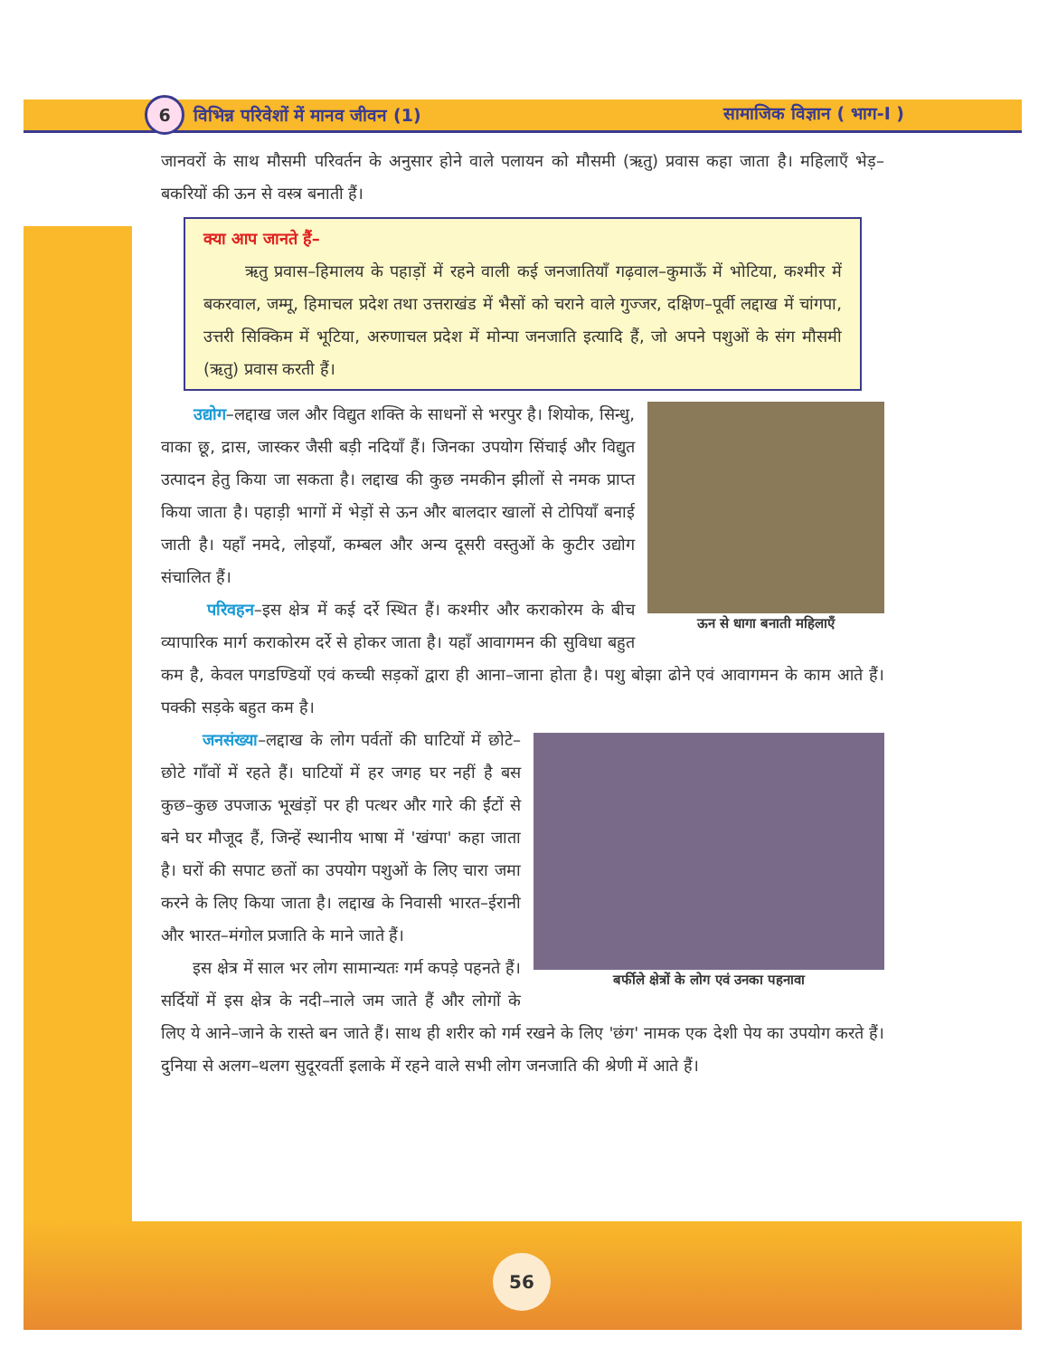6 विभिन्न परिवेशों में मानव जीवन (1) सामाजिक विज्ञान ( भाग-I )
56
जानवरों के साथ मौसमी परिवर्तन के अनुसार होने वाले पलायन को मौसमी (ऋतु) प्रवास कहा जाता है। महिलाएँ भेड़–बकरियों की ऊन से वस्त्र बनाती हैं।
क्या आप जानते हैं–
ऋतु प्रवास–हिमालय के पहाड़ों में रहने वाली कई जनजातियाँ गढ़वाल–कुमाऊँ में भोटिया, कश्मीर में बकरवाल, जम्मू, हिमाचल प्रदेश तथा उत्तराखंड में भैसों को चराने वाले गुज्जर, दक्षिण–पूर्वी लद्दाख में चांगपा, उत्तरी सिक्किम में भूटिया, अरुणाचल प्रदेश में मोन्पा जनजाति इत्यादि हैं, जो अपने पशुओं के संग मौसमी (ऋतु) प्रवास करती हैं।
ऊन से धागा बनाती महिलाएँ
उद्योग–लद्दाख जल और विद्युत शक्ति के साधनों से भरपुर है। शियोक, सिन्धु, वाका छू, द्रास, जास्कर जैसी बड़ी नदियाँ हैं। जिनका उपयोग सिंचाई और विद्युत उत्पादन हेतु किया जा सकता है। लद्दाख की कुछ नमकीन झीलों से नमक प्राप्त किया जाता है। पहाड़ी भागों में भेड़ों से ऊन और बालदार खालों से टोपियाँ बनाई जाती है। यहाँ नमदे, लोइयाँ, कम्बल और अन्य दूसरी वस्तुओं के कुटीर उद्योग संचालित हैं।
परिवहन–इस क्षेत्र में कई दर्रे स्थित हैं। कश्मीर और कराकोरम के बीच व्यापारिक मार्ग कराकोरम दर्रे से होकर जाता है। यहाँ आवागमन की सुविधा बहुत कम है, केवल पगडण्डियों एवं कच्ची सड़कों द्वारा ही आना–जाना होता है। पशु बोझा ढोने एवं आवागमन के काम आते हैं। पक्की सड़के बहुत कम है।
बर्फीले क्षेत्रों के लोग एवं उनका पहनावा
जनसंख्या–लद्दाख के लोग पर्वतों की घाटियों में छोटे–छोटे गाँवों में रहते हैं। घाटियों में हर जगह घर नहीं है बस कुछ–कुछ उपजाऊ भूखंड़ों पर ही पत्थर और गारे की ईंटों से बने घर मौजूद हैं, जिन्हें स्थानीय भाषा में 'खंग्पा' कहा जाता है। घरों की सपाट छतों का उपयोग पशुओं के लिए चारा जमा करने के लिए किया जाता है। लद्दाख के निवासी भारत–ईरानी और भारत–मंगोल प्रजाति के माने जाते हैं।
इस क्षेत्र में साल भर लोग सामान्यतः गर्म कपड़े पहनते हैं। सर्दियों में इस क्षेत्र के नदी–नाले जम जाते हैं और लोगों के लिए ये आने–जाने के रास्ते बन जाते हैं। साथ ही शरीर को गर्म रखने के लिए 'छंग' नामक एक देशी पेय का उपयोग करते हैं। दुनिया से अलग–थलग सुदूरवर्ती इलाके में रहने वाले सभी लोग जनजाति की श्रेणी में आते हैं।